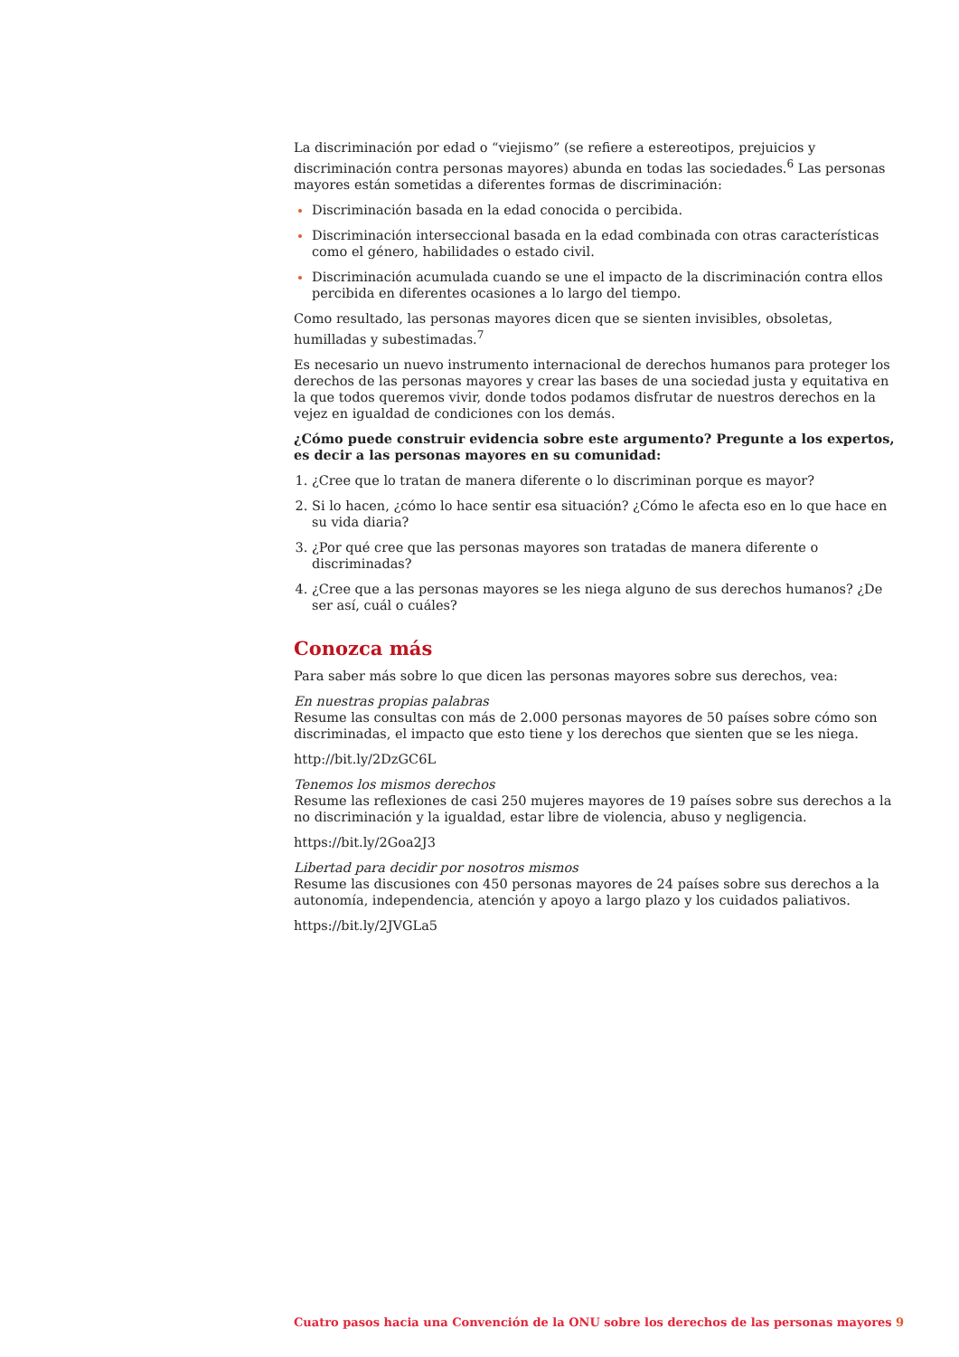La discriminación por edad o “viejismo” (se refiere a estereotipos, prejuicios y discriminación contra personas mayores) abunda en todas las sociedades.<sup>6</sup> Las personas mayores están sometidas a diferentes formas de discriminación:
Discriminación basada en la edad conocida o percibida.
Discriminación interseccional basada en la edad combinada con otras características como el género, habilidades o estado civil.
Discriminación acumulada cuando se une el impacto de la discriminación contra ellos percibida en diferentes ocasiones a lo largo del tiempo.
Como resultado, las personas mayores dicen que se sienten invisibles, obsoletas, humilladas y subestimadas.<sup>7</sup>
Es necesario un nuevo instrumento internacional de derechos humanos para proteger los derechos de las personas mayores y crear las bases de una sociedad justa y equitativa en la que todos queremos vivir, donde todos podamos disfrutar de nuestros derechos en la vejez en igualdad de condiciones con los demás.
¿Cómo puede construir evidencia sobre este argumento? Pregunte a los expertos, es decir a las personas mayores en su comunidad:
¿Cree que lo tratan de manera diferente o lo discriminan porque es mayor?
Si lo hacen, ¿cómo lo hace sentir esa situación? ¿Cómo le afecta eso en lo que hace en su vida diaria?
¿Por qué cree que las personas mayores son tratadas de manera diferente o discriminadas?
¿Cree que a las personas mayores se les niega alguno de sus derechos humanos? ¿De ser así, cuál o cuáles?
Conozca más
Para saber más sobre lo que dicen las personas mayores sobre sus derechos, vea:
En nuestras propias palabras
Resume las consultas con más de 2.000 personas mayores de 50 países sobre cómo son discriminadas, el impacto que esto tiene y los derechos que sienten que se les niega.
http://bit.ly/2DzGC6L
Tenemos los mismos derechos
Resume las reflexiones de casi 250 mujeres mayores de 19 países sobre sus derechos a la no discriminación y la igualdad, estar libre de violencia, abuso y negligencia.
https://bit.ly/2Goa2J3
Libertad para decidir por nosotros mismos
Resume las discusiones con 450 personas mayores de 24 países sobre sus derechos a la autonomía, independencia, atención y apoyo a largo plazo y los cuidados paliativos.
https://bit.ly/2JVGLa5
Cuatro pasos hacia una Convención de la ONU sobre los derechos de las personas mayores 9